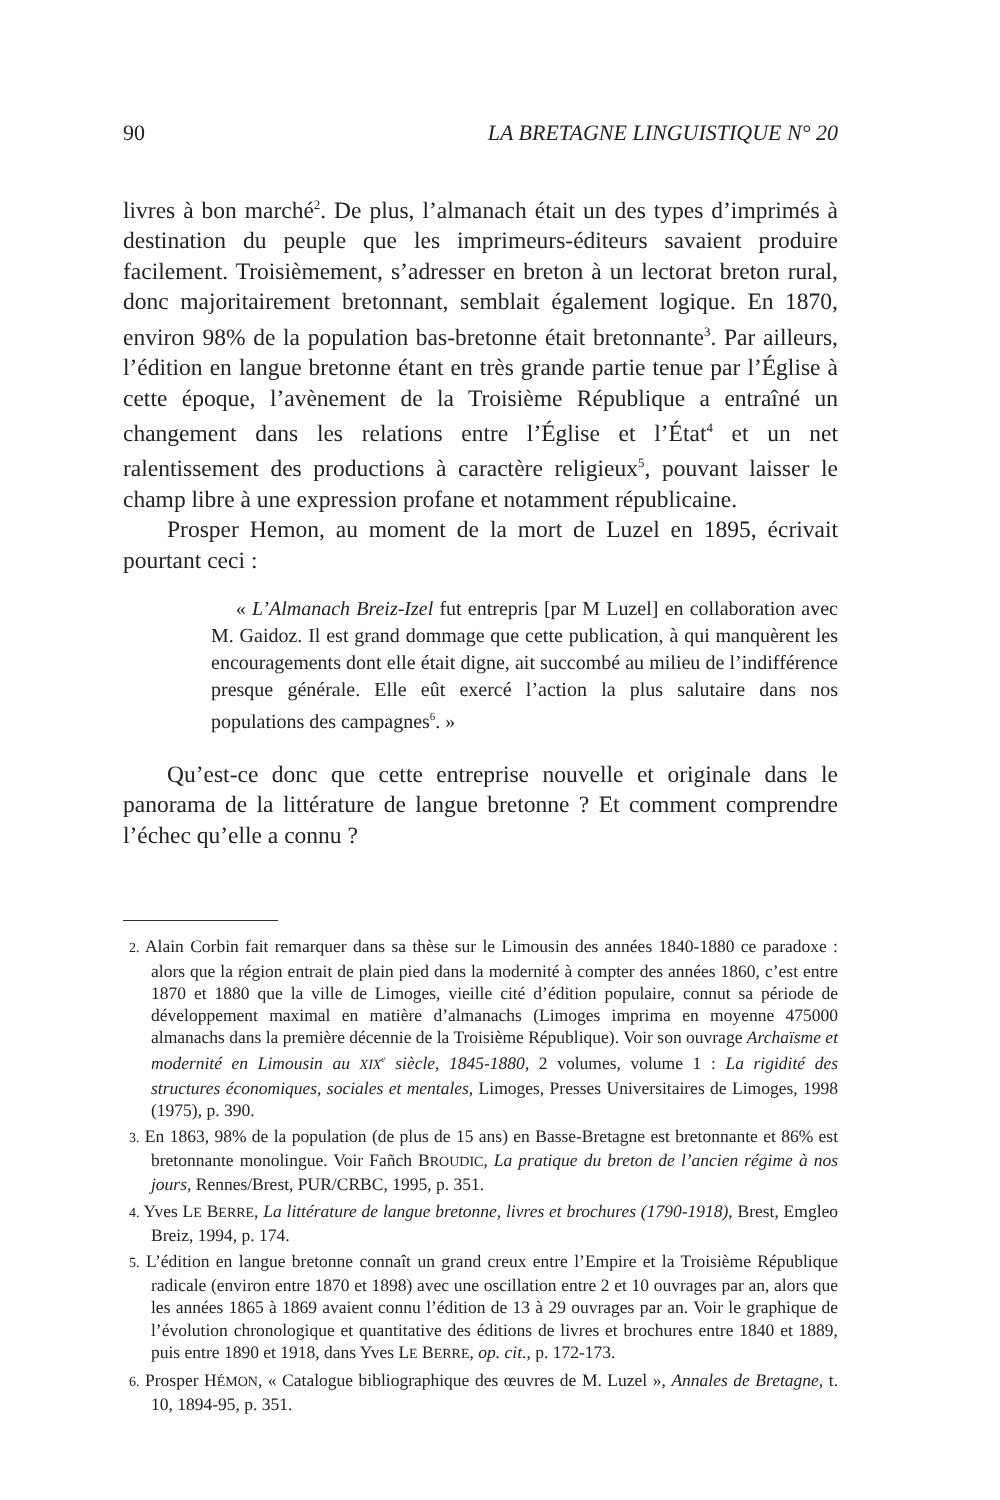90 LA BRETAGNE LINGUISTIQUE N° 20
livres à bon marché<sup>2</sup>. De plus, l’almanach était un des types d’imprimés à destination du peuple que les imprimeurs-éditeurs savaient produire facilement. Troisièmement, s’adresser en breton à un lectorat breton rural, donc majoritairement bretonnant, semblait également logique. En 1870, environ 98% de la population bas-bretonne était bretonnante<sup>3</sup>. Par ailleurs, l’édition en langue bretonne étant en très grande partie tenue par l’Église à cette époque, l’avènement de la Troisième République a entraîné un changement dans les relations entre l’Église et l’État<sup>4</sup> et un net ralentissement des productions à caractère religieux<sup>5</sup>, pouvant laisser le champ libre à une expression profane et notamment républicaine.
Prosper Hemon, au moment de la mort de Luzel en 1895, écrivait pourtant ceci :
« L’Almanach Breiz-Izel fut entrepris [par M Luzel] en collaboration avec M. Gaidoz. Il est grand dommage que cette publication, à qui manquèrent les encouragements dont elle était digne, ait succombé au milieu de l’indifférence presque générale. Elle eût exercé l’action la plus salutaire dans nos populations des campagnes<sup>6</sup>. »
Qu’est-ce donc que cette entreprise nouvelle et originale dans le panorama de la littérature de langue bretonne ? Et comment comprendre l’échec qu’elle a connu ?
2. Alain Corbin fait remarquer dans sa thèse sur le Limousin des années 1840-1880 ce paradoxe : alors que la région entrait de plain pied dans la modernité à compter des années 1860, c’est entre 1870 et 1880 que la ville de Limoges, vieille cité d’édition populaire, connut sa période de développement maximal en matière d’almanachs (Limoges imprima en moyenne 475000 almanachs dans la première décennie de la Troisième République). Voir son ouvrage Archaïsme et modernité en Limousin au XIX<sup>e</sup> siècle, 1845-1880, 2 volumes, volume 1 : La rigidité des structures économiques, sociales et mentales, Limoges, Presses Universitaires de Limoges, 1998 (1975), p. 390.
3. En 1863, 98% de la population (de plus de 15 ans) en Basse-Bretagne est bretonnante et 86% est bretonnante monolingue. Voir Fañch BROUDIC, La pratique du breton de l’ancien régime à nos jours, Rennes/Brest, PUR/CRBC, 1995, p. 351.
4. Yves LE BERRE, La littérature de langue bretonne, livres et brochures (1790-1918), Brest, Emgleo Breiz, 1994, p. 174.
5. L’édition en langue bretonne connaît un grand creux entre l’Empire et la Troisième République radicale (environ entre 1870 et 1898) avec une oscillation entre 2 et 10 ouvrages par an, alors que les années 1865 à 1869 avaient connu l’édition de 13 à 29 ouvrages par an. Voir le graphique de l’évolution chronologique et quantitative des éditions de livres et brochures entre 1840 et 1889, puis entre 1890 et 1918, dans Yves LE BERRE, op. cit., p. 172-173.
6. Prosper HÉMON, « Catalogue bibliographique des œuvres de M. Luzel », Annales de Bretagne, t. 10, 1894-95, p. 351.